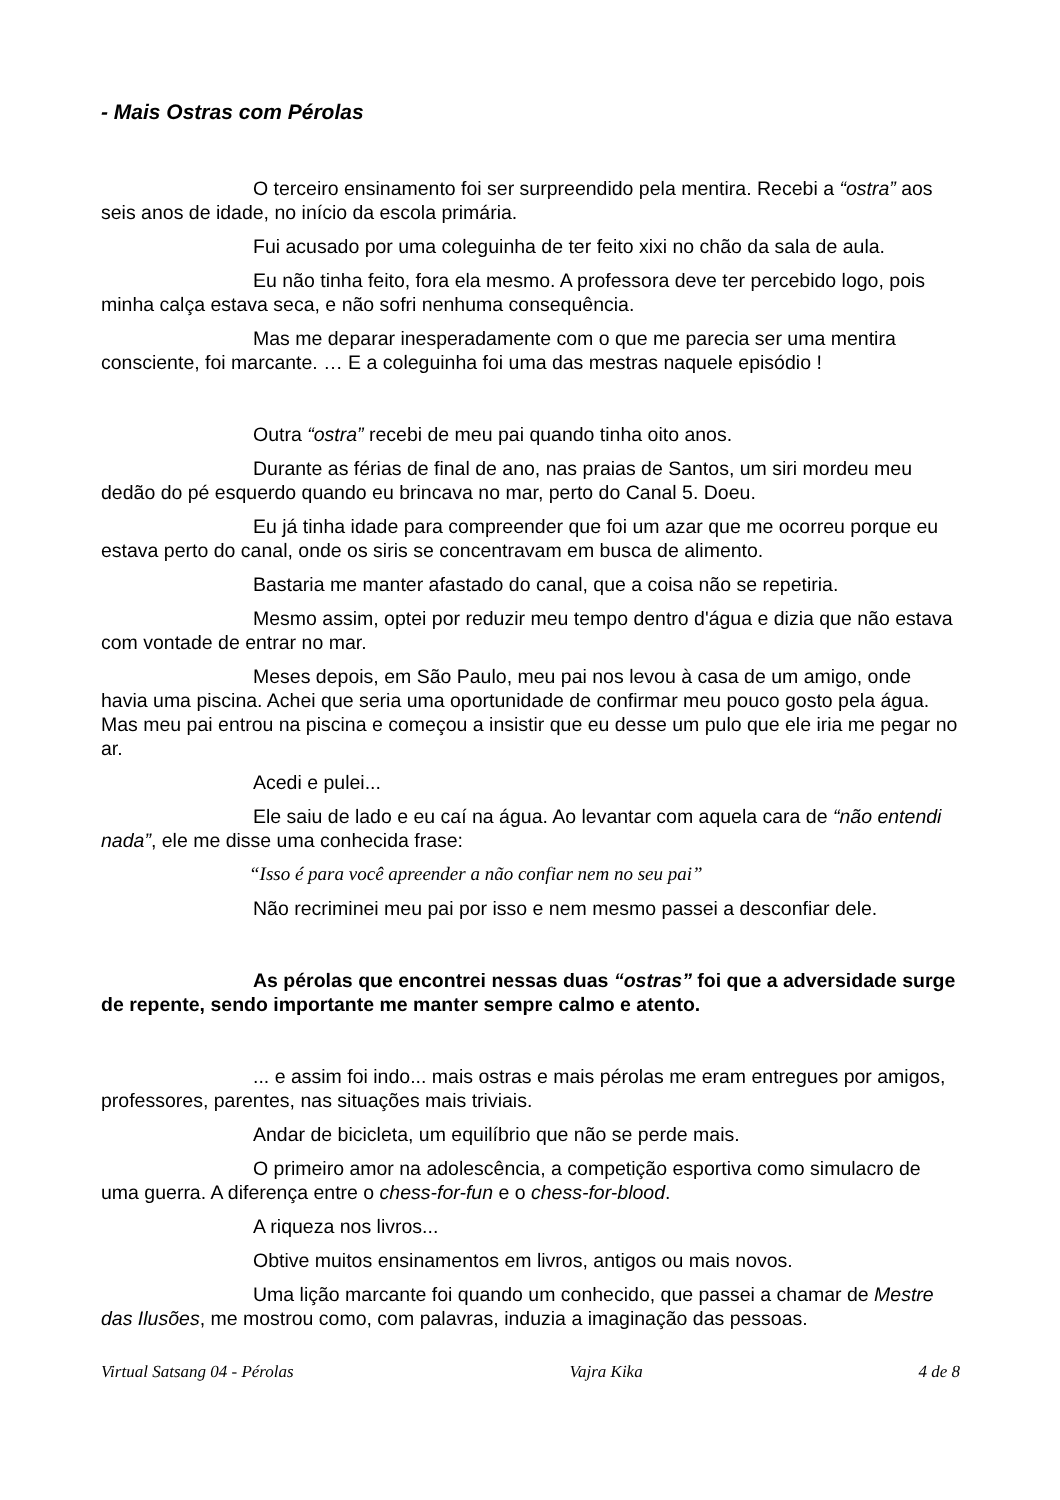- Mais Ostras com Pérolas
O terceiro ensinamento foi ser surpreendido pela mentira. Recebi a “ostra” aos seis anos de idade, no início da escola primária.
Fui acusado por uma coleguinha de ter feito xixi no chão da sala de aula.
Eu não tinha feito, fora ela mesmo. A professora deve ter percebido logo, pois minha calça estava seca, e não sofri nenhuma consequência.
Mas me deparar inesperadamente com o que me parecia ser uma mentira consciente, foi marcante. … E a coleguinha foi uma das mestras naquele episódio !
Outra “ostra” recebi de meu pai quando tinha oito anos.
Durante as férias de final de ano, nas praias de Santos, um siri mordeu meu dedão do pé esquerdo quando eu brincava no mar, perto do Canal 5. Doeu.
Eu já tinha idade para compreender que foi um azar que me ocorreu porque eu estava perto do canal, onde os siris se concentravam em busca de alimento.
Bastaria me manter afastado do canal, que a coisa não se repetiria.
Mesmo assim, optei por reduzir meu tempo dentro d'água e dizia que não estava com vontade de entrar no mar.
Meses depois, em São Paulo, meu pai nos levou à casa de um amigo, onde havia uma piscina. Achei que seria uma oportunidade de confirmar meu pouco gosto pela água. Mas meu pai entrou na piscina e começou a insistir que eu desse um pulo que ele iria me pegar no ar.
Acedi e pulei...
Ele saiu de lado e eu caí na água. Ao levantar com aquela cara de “não entendi nada”, ele me disse uma conhecida frase:
“Isso é para você apreender a não confiar nem no seu pai”
Não recriminei meu pai por isso e nem mesmo passei a desconfiar dele.
As pérolas que encontrei nessas duas “ostras” foi que a adversidade surge de repente, sendo importante me manter sempre calmo e atento.
... e assim foi indo... mais ostras e mais pérolas me eram entregues por amigos, professores, parentes, nas situações mais triviais.
Andar de bicicleta, um equilíbrio que não se perde mais.
O primeiro amor na adolescência, a competição esportiva como simulacro de uma guerra. A diferença entre o chess-for-fun e o chess-for-blood.
A riqueza nos livros...
Obtive muitos ensinamentos em livros, antigos ou mais novos.
Uma lição marcante foi quando um conhecido, que passei a chamar de Mestre das Ilusões, me mostrou como, com palavras, induzia a imaginação das pessoas.
Virtual Satsang 04 - Pérolas Vajra Kika 4 de 8